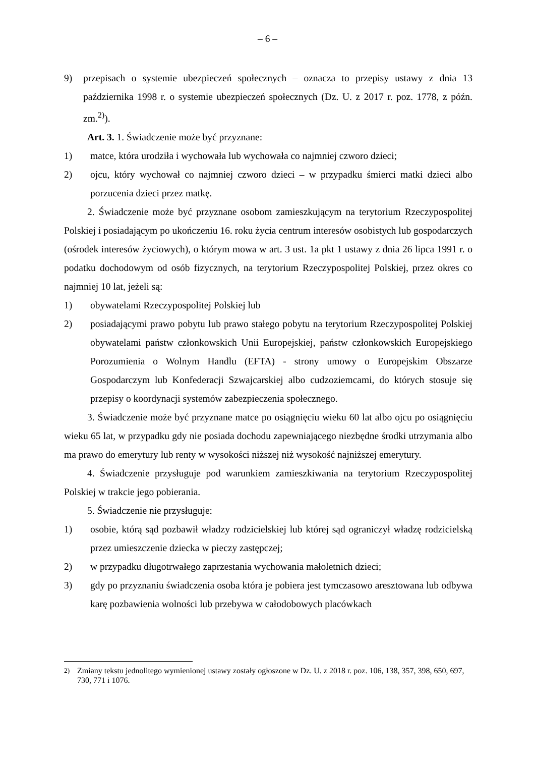– 6 –
9) przepisach o systemie ubezpieczeń społecznych – oznacza to przepisy ustawy z dnia 13 października 1998 r. o systemie ubezpieczeń społecznych (Dz. U. z 2017 r. poz. 1778, z późn. zm.<sup>2)</sup>).
Art. 3. 1. Świadczenie może być przyznane:
1) matce, która urodziła i wychowała lub wychowała co najmniej czworo dzieci;
2) ojcu, który wychował co najmniej czworo dzieci – w przypadku śmierci matki dzieci albo porzucenia dzieci przez matkę.
2. Świadczenie może być przyznane osobom zamieszkującym na terytorium Rzeczypospolitej Polskiej i posiadającym po ukończeniu 16. roku życia centrum interesów osobistych lub gospodarczych (ośrodek interesów życiowych), o którym mowa w art. 3 ust. 1a pkt 1 ustawy z dnia 26 lipca 1991 r. o podatku dochodowym od osób fizycznych, na terytorium Rzeczypospolitej Polskiej, przez okres co najmniej 10 lat, jeżeli są:
1) obywatelami Rzeczypospolitej Polskiej lub
2) posiadającymi prawo pobytu lub prawo stałego pobytu na terytorium Rzeczypospolitej Polskiej obywatelami państw członkowskich Unii Europejskiej, państw członkowskich Europejskiego Porozumienia o Wolnym Handlu (EFTA) - strony umowy o Europejskim Obszarze Gospodarczym lub Konfederacji Szwajcarskiej albo cudzoziemcami, do których stosuje się przepisy o koordynacji systemów zabezpieczenia społecznego.
3. Świadczenie może być przyznane matce po osiągnięciu wieku 60 lat albo ojcu po osiągnięciu wieku 65 lat, w przypadku gdy nie posiada dochodu zapewniającego niezbędne środki utrzymania albo ma prawo do emerytury lub renty w wysokości niższej niż wysokość najniższej emerytury.
4. Świadczenie przysługuje pod warunkiem zamieszkiwania na terytorium Rzeczypospolitej Polskiej w trakcie jego pobierania.
5. Świadczenie nie przysługuje:
1) osobie, którą sąd pozbawił władzy rodzicielskiej lub której sąd ograniczył władzę rodzicielską przez umieszczenie dziecka w pieczy zastępczej;
2) w przypadku długotrwałego zaprzestania wychowania małoletnich dzieci;
3) gdy po przyznaniu świadczenia osoba która je pobiera jest tymczasowo aresztowana lub odbywa karę pozbawienia wolności lub przebywa w całodobowych placówkach
<sup>2)</sup> Zmiany tekstu jednolitego wymienionej ustawy zostały ogłoszone w Dz. U. z 2018 r. poz. 106, 138, 357, 398, 650, 697, 730, 771 i 1076.